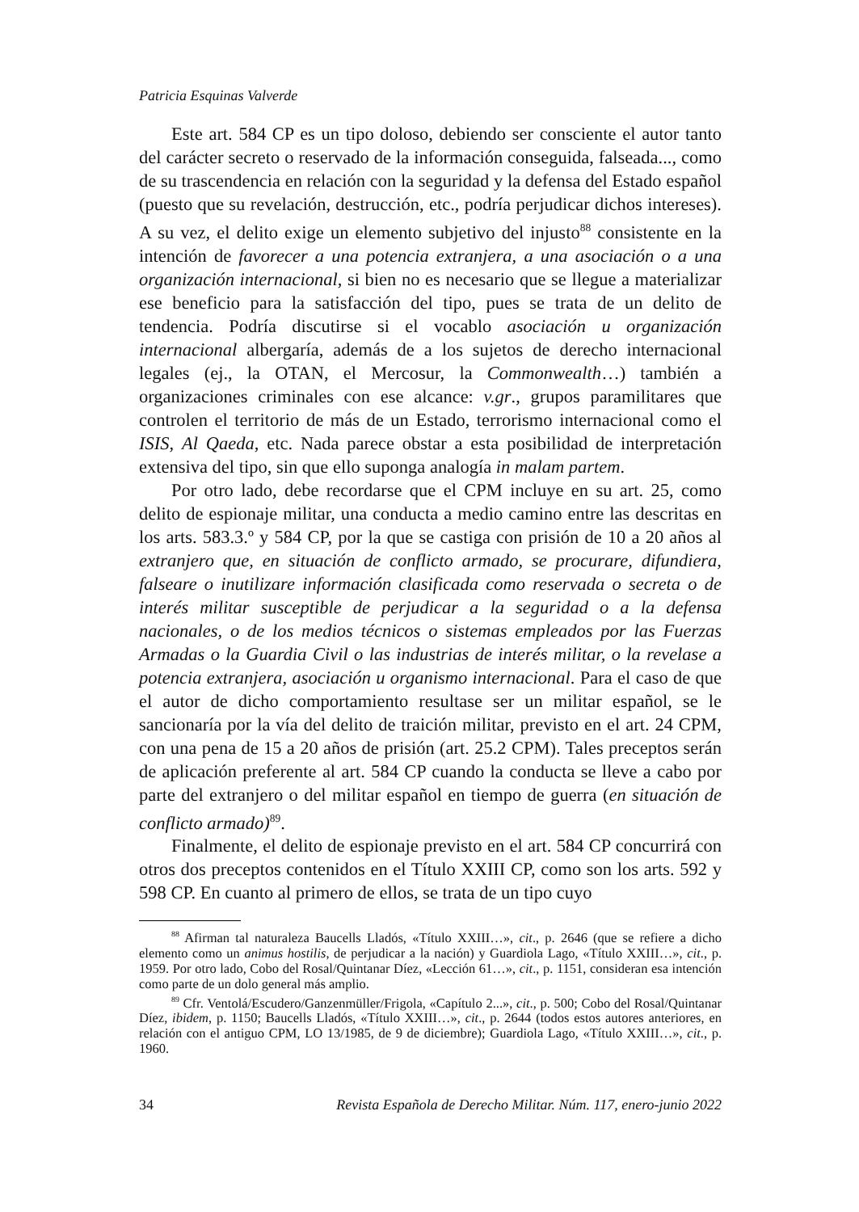Patricia Esquinas Valverde
Este art. 584 CP es un tipo doloso, debiendo ser consciente el autor tanto del carácter secreto o reservado de la información conseguida, falseada..., como de su trascendencia en relación con la seguridad y la defensa del Estado español (puesto que su revelación, destrucción, etc., podría perjudicar dichos intereses). A su vez, el delito exige un elemento subjetivo del injusto<sup>88</sup> consistente en la intención de favorecer a una potencia extranjera, a una asociación o a una organización internacional, si bien no es necesario que se llegue a materializar ese beneficio para la satisfacción del tipo, pues se trata de un delito de tendencia. Podría discutirse si el vocablo asociación u organización internacional albergaría, además de a los sujetos de derecho internacional legales (ej., la OTAN, el Mercosur, la Commonwealth…) también a organizaciones criminales con ese alcance: v.gr., grupos paramilitares que controlen el territorio de más de un Estado, terrorismo internacional como el ISIS, Al Qaeda, etc. Nada parece obstar a esta posibilidad de interpretación extensiva del tipo, sin que ello suponga analogía in malam partem.
Por otro lado, debe recordarse que el CPM incluye en su art. 25, como delito de espionaje militar, una conducta a medio camino entre las descritas en los arts. 583.3.º y 584 CP, por la que se castiga con prisión de 10 a 20 años al extranjero que, en situación de conflicto armado, se procurare, difundiera, falseare o inutilizare información clasificada como reservada o secreta o de interés militar susceptible de perjudicar a la seguridad o a la defensa nacionales, o de los medios técnicos o sistemas empleados por las Fuerzas Armadas o la Guardia Civil o las industrias de interés militar, o la revelase a potencia extranjera, asociación u organismo internacional. Para el caso de que el autor de dicho comportamiento resultase ser un militar español, se le sancionaría por la vía del delito de traición militar, previsto en el art. 24 CPM, con una pena de 15 a 20 años de prisión (art. 25.2 CPM). Tales preceptos serán de aplicación preferente al art. 584 CP cuando la conducta se lleve a cabo por parte del extranjero o del militar español en tiempo de guerra (en situación de conflicto armado)<sup>89</sup>.
Finalmente, el delito de espionaje previsto en el art. 584 CP concurrirá con otros dos preceptos contenidos en el Título XXIII CP, como son los arts. 592 y 598 CP. En cuanto al primero de ellos, se trata de un tipo cuyo
<sup>88</sup> Afirman tal naturaleza Baucells Lladós, «Título XXIII…», cit., p. 2646 (que se refiere a dicho elemento como un animus hostilis, de perjudicar a la nación) y Guardiola Lago, «Título XXIII…», cit., p. 1959. Por otro lado, Cobo del Rosal/Quintanar Díez, «Lección 61…», cit., p. 1151, consideran esa intención como parte de un dolo general más amplio.
<sup>89</sup> Cfr. Ventolá/Escudero/Ganzenmüller/Frigola, «Capítulo 2...», cit., p. 500; Cobo del Rosal/Quintanar Díez, ibidem, p. 1150; Baucells Lladós, «Título XXIII…», cit., p. 2644 (todos estos autores anteriores, en relación con el antiguo CPM, LO 13/1985, de 9 de diciembre); Guardiola Lago, «Título XXIII…», cit., p. 1960.
34 Revista Española de Derecho Militar. Núm. 117, enero-junio 2022